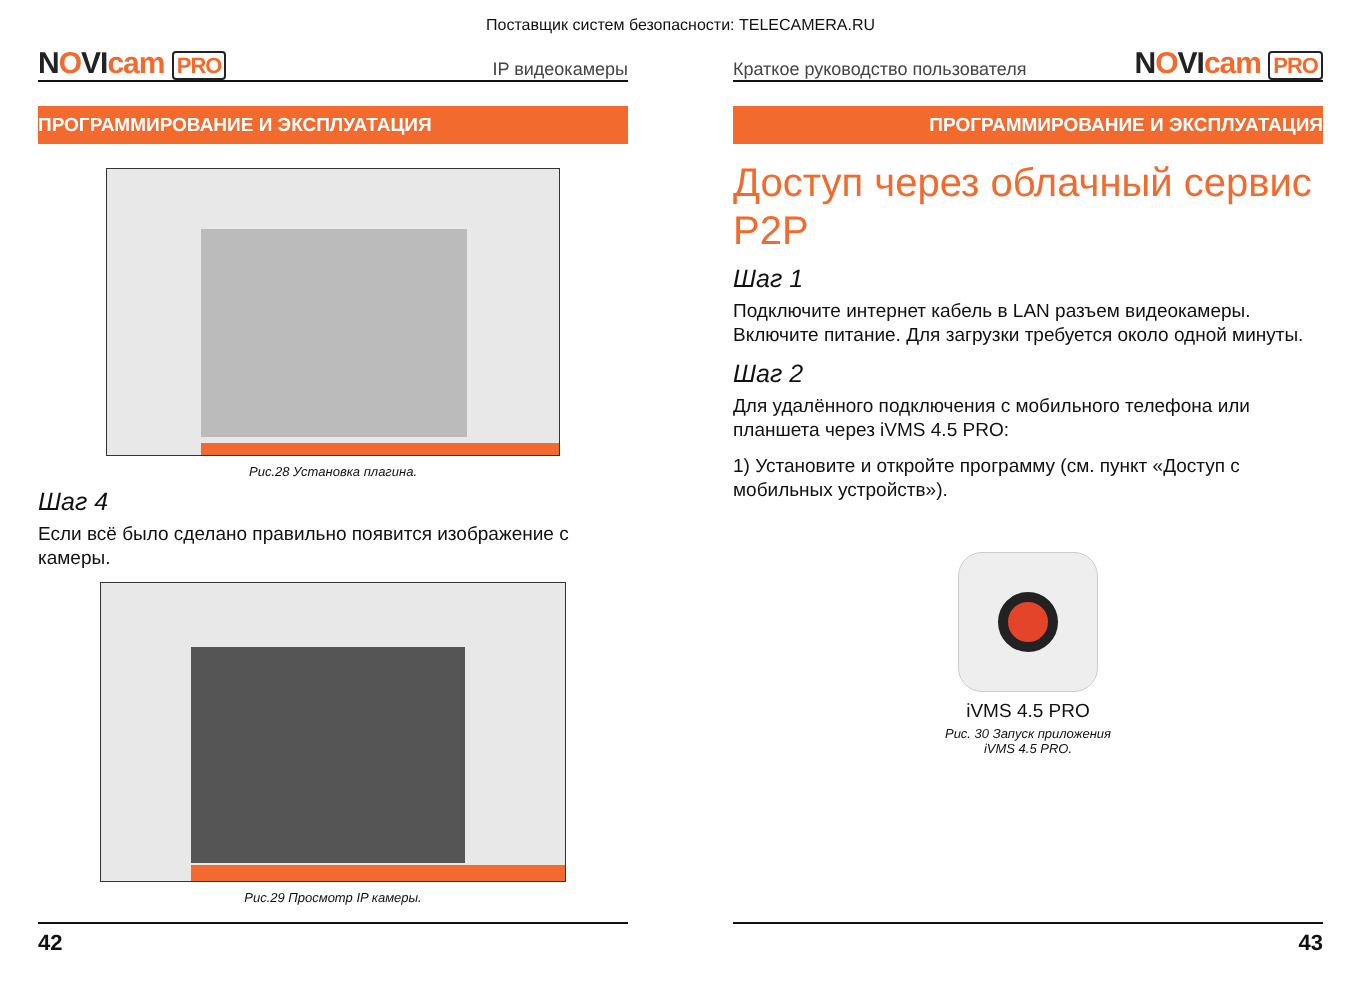Поставщик систем безопасности: TELECAMERA.RU
NOVIcam PRO
IP видеокамеры
ПРОГРАММИРОВАНИЕ И ЭКСПЛУАТАЦИЯ
Рис.28 Установка плагина.
Шаг 4
Если всё было сделано правильно появится изображение с камеры.
Рис.29 Просмотр IP камеры.
42
Краткое руководство пользователя
NOVIcam PRO
ПРОГРАММИРОВАНИЕ И ЭКСПЛУАТАЦИЯ
Доступ через облачный сервис P2P
Шаг 1
Подключите интернет кабель в LAN разъем видеокамеры. Включите питание. Для загрузки требуется около одной минуты.
Шаг 2
Для удалённого подключения с мобильного телефона или планшета через iVMS 4.5 PRO:
1) Установите и откройте программу (см. пункт «Доступ с мобильных устройств»).
iVMS 4.5 PRO
Рис. 30 Запуск приложения
iVMS 4.5 PRO.
43